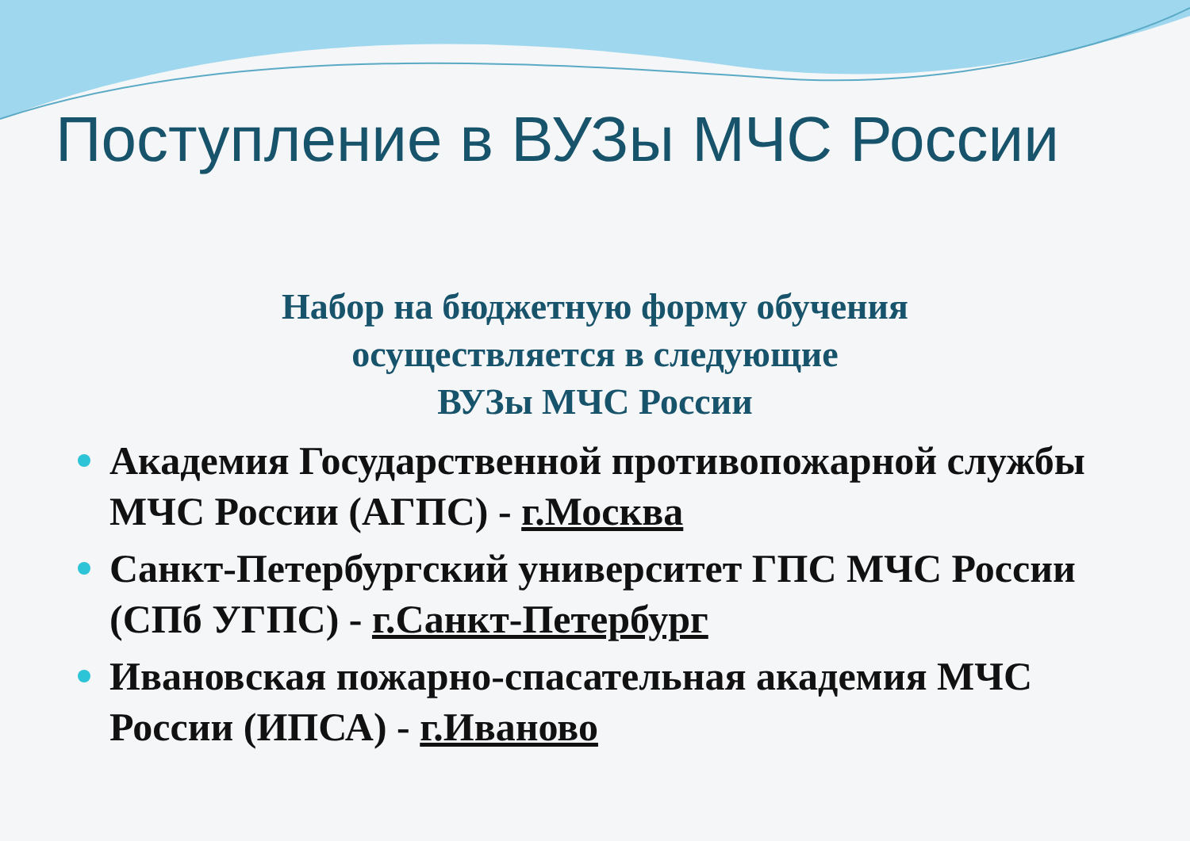Поступление в ВУЗы МЧС России
Набор на бюджетную форму обучения
осуществляется в следующие
ВУЗы МЧС России
Академия Государственной противопожарной службы МЧС России (АГПС) - г.Москва
Санкт-Петербургский университет ГПС МЧС России (СПб УГПС) - г.Санкт-Петербург
Ивановская пожарно-спасательная академия МЧС России (ИПСА) - г.Иваново